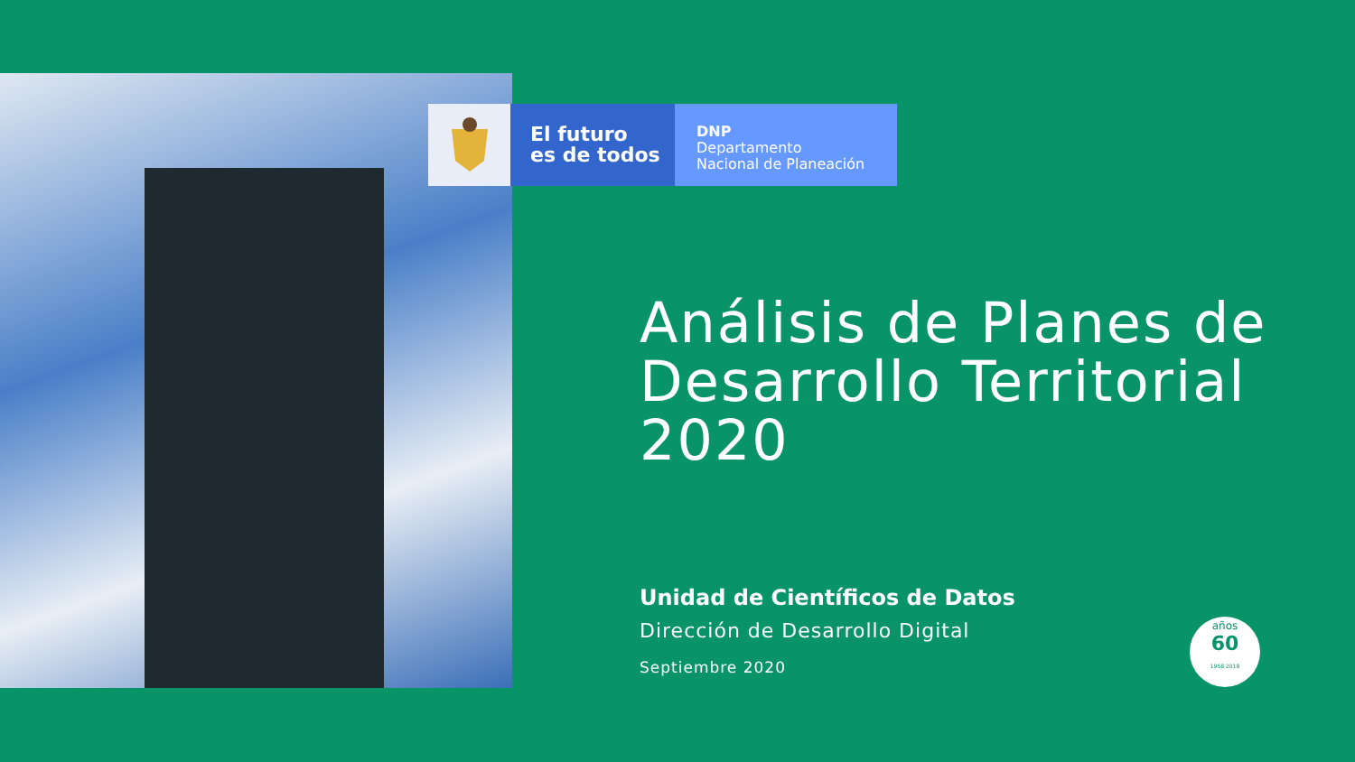El futuro
es de todos
DNP
Departamento
Nacional de Planeación
Análisis de Planes de Desarrollo Territorial 2020
Unidad de Científicos de Datos
Dirección de Desarrollo Digital
Septiembre 2020
años
60
1958 2018